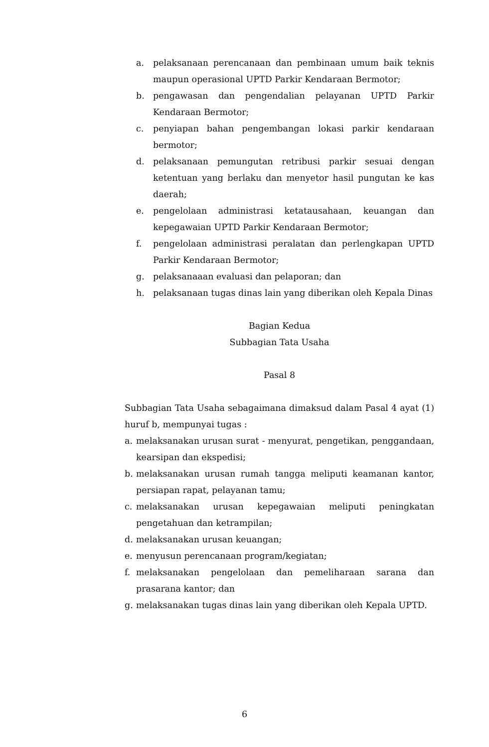a. pelaksanaan perencanaan dan pembinaan umum baik teknis maupun operasional UPTD Parkir Kendaraan Bermotor;
b. pengawasan dan pengendalian pelayanan UPTD Parkir Kendaraan Bermotor;
c. penyiapan bahan pengembangan lokasi parkir kendaraan bermotor;
d. pelaksanaan pemungutan retribusi parkir sesuai dengan ketentuan yang berlaku dan menyetor hasil pungutan ke kas daerah;
e. pengelolaan administrasi ketatausahaan, keuangan dan kepegawaian UPTD Parkir Kendaraan Bermotor;
f. pengelolaan administrasi peralatan dan perlengkapan UPTD Parkir Kendaraan Bermotor;
g. pelaksanaaan evaluasi dan pelaporan; dan
h. pelaksanaan tugas dinas lain yang diberikan oleh Kepala Dinas
Bagian Kedua
Subbagian Tata Usaha
Pasal 8
Subbagian Tata Usaha sebagaimana dimaksud dalam Pasal 4 ayat (1) huruf b, mempunyai tugas :
a. melaksanakan urusan surat - menyurat, pengetikan, penggandaan, kearsipan dan ekspedisi;
b. melaksanakan urusan rumah tangga meliputi keamanan kantor, persiapan rapat, pelayanan tamu;
c. melaksanakan urusan kepegawaian meliputi peningkatan pengetahuan dan ketrampilan;
d. melaksanakan urusan keuangan;
e. menyusun perencanaan program/kegiatan;
f. melaksanakan pengelolaan dan pemeliharaan sarana dan prasarana kantor; dan
g. melaksanakan tugas dinas lain yang diberikan oleh Kepala UPTD.
6